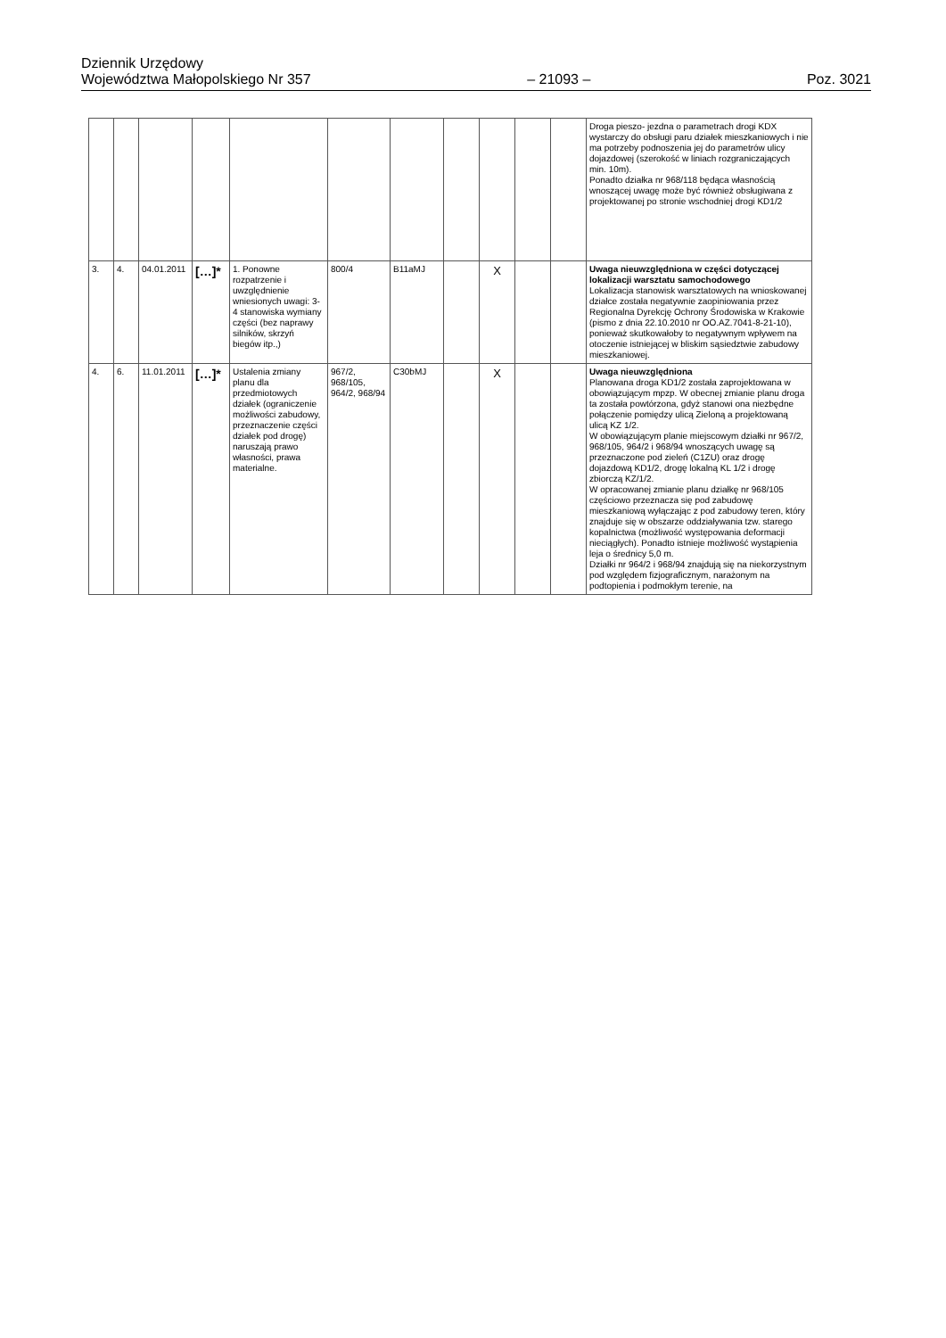Dziennik Urzędowy
Województwa Małopolskiego Nr 357
– 21093 –
Poz. 3021
| | | | | | | | | | | | Droga pieszo- jezdna o parametrach drogi KDX wystarczy do obsługi paru działek mieszkaniowych i nie ma potrzeby podnoszenia jej do parametrów ulicy dojazdowej (szerokość w liniach rozgraniczających min. 10m). Ponadto działka nr 968/118 będąca własnością wnoszącej uwagę może być również obsługiwana z projektowanej po stronie wschodniej drogi KD1/2 |
| 3. | 4. | 04.01.2011 | […]* | 1. Ponowne rozpatrzenie i uwzględnienie wniesionych uwagi: 3-4 stanowiska wymiany części (bez naprawy silników, skrzyń biegów itp.,) | 800/4 | B11aMJ | | X | | | Uwaga nieuwzględniona w części dotyczącej lokalizacji warsztatu samochodowego Lokalizacja stanowisk warsztatowych na wnioskowanej działce została negatywnie zaopiniowania przez Regionalna Dyrekcję Ochrony Środowiska w Krakowie (pismo z dnia 22.10.2010 nr OO.AZ.7041-8-21-10), ponieważ skutkowałoby to negatywnym wpływem na otoczenie istniejącej w bliskim sąsiedztwie zabudowy mieszkaniowej. |
| 4. | 6. | 11.01.2011 | […]* | Ustalenia zmiany planu dla przedmiotowych działek (ograniczenie możliwości zabudowy, przeznaczenie części działek pod drogę) naruszają prawo własności, prawa materialne. | 967/2, 968/105, 964/2, 968/94 | C30bMJ | | X | | | Uwaga nieuwzględniona Planowana droga KD1/2 została zaprojektowana w obowiązującym mpzp. W obecnej zmianie planu droga ta została powtórzona, gdyż stanowi ona niezbędne połączenie pomiędzy ulicą Zieloną a projektowaną ulicą KZ 1/2. W obowiązującym planie miejscowym działki nr 967/2, 968/105, 964/2 i 968/94 wnoszących uwagę są przeznaczone pod zieleń (C1ZU) oraz drogę dojazdową KD1/2, drogę lokalną KL 1/2 i drogę zbiorczą KZ/1/2. W opracowanej zmianie planu działkę nr 968/105 częściowo przeznacza się pod zabudowę mieszkaniową wyłączając z pod zabudowy teren, który znajduje się w obszarze oddziaływania tzw. starego kopalnictwa (możliwość występowania deformacji nieciągłych). Ponadto istnieje możliwość wystąpienia leja o średnicy 5,0 m. Działki nr 964/2 i 968/94 znajdują się na niekorzystnym pod względem fizjograficznym, narażonym na podtopienia i podmokłym terenie, na |